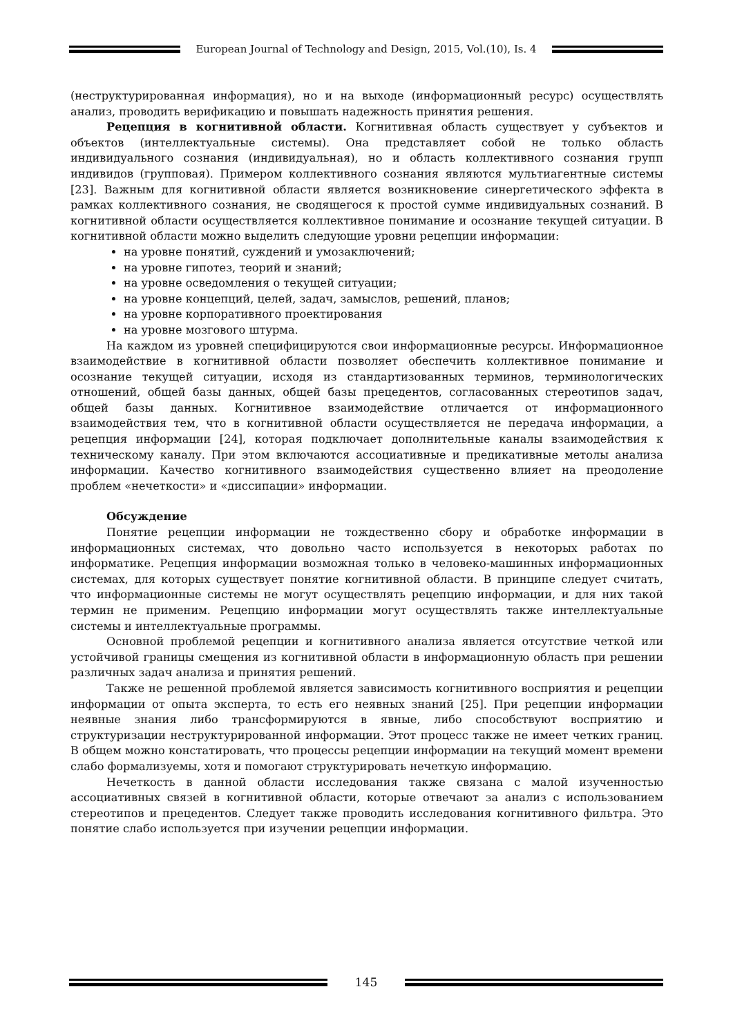European Journal of Technology and Design, 2015, Vol.(10), Is. 4
(неструктурированная информация), но и на выходе (информационный ресурс) осуществлять анализ, проводить верификацию и повышать надежность принятия решения.
Рецепция в когнитивной области. Когнитивная область существует у субъектов и объектов (интеллектуальные системы). Она представляет собой не только область индивидуального сознания (индивидуальная), но и область коллективного сознания групп индивидов (групповая). Примером коллективного сознания являются мультиагентные системы [23]. Важным для когнитивной области является возникновение синергетического эффекта в рамках коллективного сознания, не сводящегося к простой сумме индивидуальных сознаний. В когнитивной области осуществляется коллективное понимание и осознание текущей ситуации. В когнитивной области можно выделить следующие уровни рецепции информации:
на уровне понятий, суждений и умозаключений;
на уровне гипотез, теорий и знаний;
на уровне осведомления о текущей ситуации;
на уровне концепций, целей, задач, замыслов, решений, планов;
на уровне корпоративного проектирования
на уровне мозгового штурма.
На каждом из уровней специфицируются свои информационные ресурсы. Информационное взаимодействие в когнитивной области позволяет обеспечить коллективное понимание и осознание текущей ситуации, исходя из стандартизованных терминов, терминологических отношений, общей базы данных, общей базы прецедентов, согласованных стереотипов задач, общей базы данных. Когнитивное взаимодействие отличается от информационного взаимодействия тем, что в когнитивной области осуществляется не передача информации, а рецепция информации [24], которая подключает дополнительные каналы взаимодействия к техническому каналу. При этом включаются ассоциативные и предикативные метолы анализа информации. Качество когнитивного взаимодействия существенно влияет на преодоление проблем «нечеткости» и «диссипации» информации.
Обсуждение
Понятие рецепции информации не тождественно сбору и обработке информации в информационных системах, что довольно часто используется в некоторых работах по информатике. Рецепция информации возможная только в человеко-машинных информационных системах, для которых существует понятие когнитивной области. В принципе следует считать, что информационные системы не могут осуществлять рецепцию информации, и для них такой термин не применим. Рецепцию информации могут осуществлять также интеллектуальные системы и интеллектуальные программы.
Основной проблемой рецепции и когнитивного анализа является отсутствие четкой или устойчивой границы смещения из когнитивной области в информационную область при решении различных задач анализа и принятия решений.
Также не решенной проблемой является зависимость когнитивного восприятия и рецепции информации от опыта эксперта, то есть его неявных знаний [25]. При рецепции информации неявные знания либо трансформируются в явные, либо способствуют восприятию и структуризации неструктурированной информации. Этот процесс также не имеет четких границ. В общем можно констатировать, что процессы рецепции информации на текущий момент времени слабо формализуемы, хотя и помогают структурировать нечеткую информацию.
Нечеткость в данной области исследования также связана с малой изученностью ассоциативных связей в когнитивной области, которые отвечают за анализ с использованием стереотипов и прецедентов. Следует также проводить исследования когнитивного фильтра. Это понятие слабо используется при изучении рецепции информации.
145